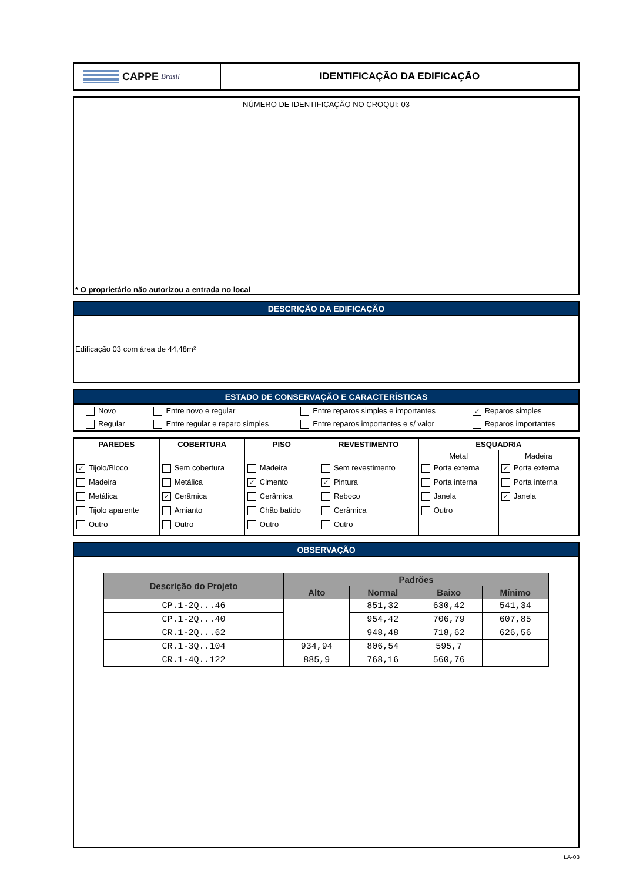CAPPE Brasil
IDENTIFICAÇÃO DA EDIFICAÇÃO
NÚMERO DE IDENTIFICAÇÃO NO CROQUI: 03
* O proprietário não autorizou a entrada no local
DESCRIÇÃO DA EDIFICAÇÃO
Edificação 03 com área de 44,48m²
ESTADO DE CONSERVAÇÃO E CARACTERÍSTICAS
| Novo | Entre novo e regular | Entre reparos simples e importantes | ✓ Reparos simples |
| Regular | Entre regular e reparo simples | Entre reparos importantes e s/ valor | Reparos importantes |
| PAREDES | COBERTURA | PISO | REVESTIMENTO | ESQUADRIA | |
| --- | --- | --- | --- | --- | --- |
| | | | | Metal | Madeira |
| ✓ Tijolo/Bloco Madeira Metálica Tijolo aparente Outro | Sem cobertura Metálica ✓ Cerâmica Amianto Outro | Madeira ✓ Cimento Cerâmica Chão batido Outro | Sem revestimento ✓ Pintura Reboco Cerâmica Outro | Porta externa Porta interna Janela Outro | ✓ Porta externa Porta interna ✓ Janela |
OBSERVAÇÃO
| Descrição do Projeto | Padrões | | | |
| --- | --- | --- | --- | --- |
| | Alto | Normal | Baixo | Mínimo |
| CP.1-2Q...46 | | 851,32 | 630,42 | 541,34 |
| CP.1-2Q...40 | | 954,42 | 706,79 | 607,85 |
| CR.1-2Q...62 | | 948,48 | 718,62 | 626,56 |
| CR.1-3Q..104 | 934,94 | 806,54 | 595,7 | |
| CR.1-4Q..122 | 885,9 | 768,16 | 560,76 | |
LA-03